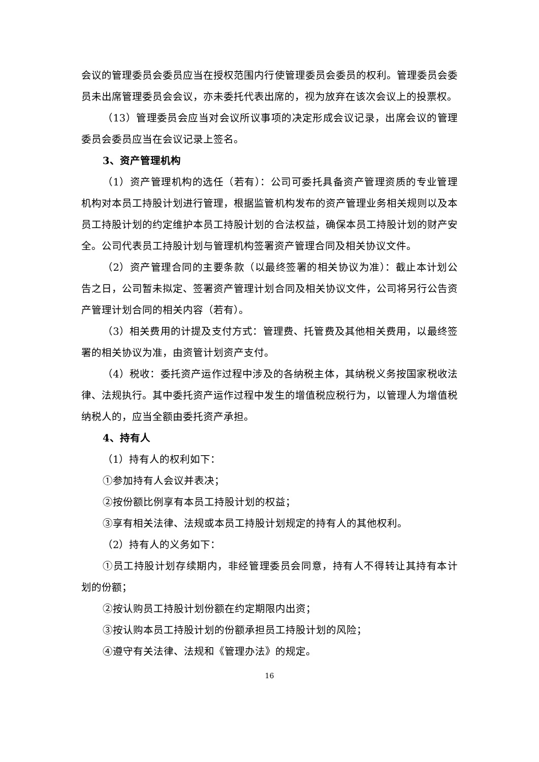会议的管理委员会委员应当在授权范围内行使管理委员会委员的权利。管理委员会委员未出席管理委员会会议，亦未委托代表出席的，视为放弃在该次会议上的投票权。
（13）管理委员会应当对会议所议事项的决定形成会议记录，出席会议的管理委员会委员应当在会议记录上签名。
3、资产管理机构
（1）资产管理机构的选任（若有）：公司可委托具备资产管理资质的专业管理机构对本员工持股计划进行管理，根据监管机构发布的资产管理业务相关规则以及本员工持股计划的约定维护本员工持股计划的合法权益，确保本员工持股计划的财产安全。公司代表员工持股计划与管理机构签署资产管理合同及相关协议文件。
（2）资产管理合同的主要条款（以最终签署的相关协议为准）：截止本计划公告之日，公司暂未拟定、签署资产管理计划合同及相关协议文件，公司将另行公告资产管理计划合同的相关内容（若有）。
（3）相关费用的计提及支付方式：管理费、托管费及其他相关费用，以最终签署的相关协议为准，由资管计划资产支付。
（4）税收：委托资产运作过程中涉及的各纳税主体，其纳税义务按国家税收法律、法规执行。其中委托资产运作过程中发生的增值税应税行为，以管理人为增值税纳税人的，应当全额由委托资产承担。
4、持有人
（1）持有人的权利如下：
①参加持有人会议并表决；
②按份额比例享有本员工持股计划的权益；
③享有相关法律、法规或本员工持股计划规定的持有人的其他权利。
（2）持有人的义务如下：
①员工持股计划存续期内，非经管理委员会同意，持有人不得转让其持有本计划的份额；
②按认购员工持股计划份额在约定期限内出资；
③按认购本员工持股计划的份额承担员工持股计划的风险；
④遵守有关法律、法规和《管理办法》的规定。
16